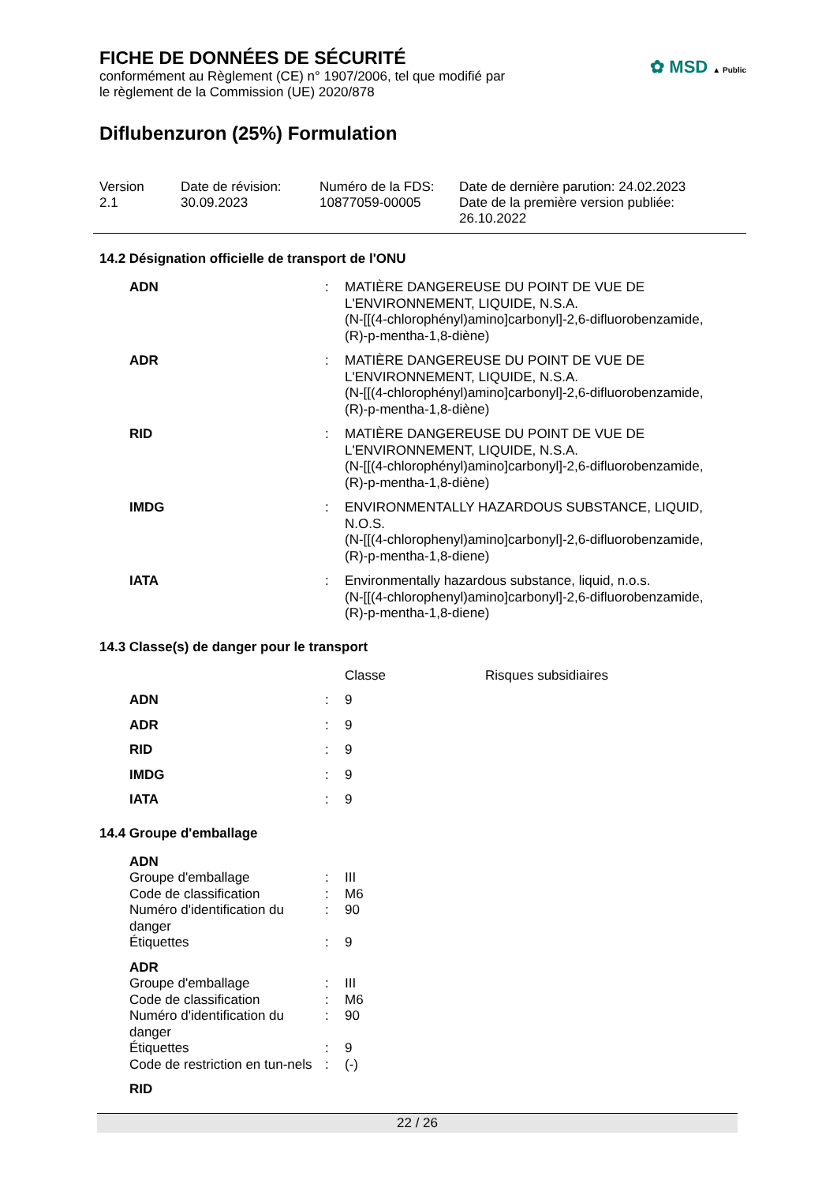✿ MSD ▲ Public
FICHE DE DONNÉES DE SÉCURITÉ
conformément au Règlement (CE) n° 1907/2006, tel que modifié par
le règlement de la Commission (UE) 2020/878
Diflubenzuron (25%) Formulation
Version
2.1
Date de révision:
30.09.2023
Numéro de la FDS:
10877059-00005
Date de dernière parution: 24.02.2023
Date de la première version publiée:
26.10.2022
14.2 Désignation officielle de transport de l'ONU
| ADN | : | MATIÈRE DANGEREUSE DU POINT DE VUE DE L'ENVIRONNEMENT, LIQUIDE, N.S.A. (N-[[(4-chlorophényl)amino]carbonyl]-2,6-difluorobenzamide, (R)-p-mentha-1,8-diène) |
| ADR | : | MATIÈRE DANGEREUSE DU POINT DE VUE DE L'ENVIRONNEMENT, LIQUIDE, N.S.A. (N-[[(4-chlorophényl)amino]carbonyl]-2,6-difluorobenzamide, (R)-p-mentha-1,8-diène) |
| RID | : | MATIÈRE DANGEREUSE DU POINT DE VUE DE L'ENVIRONNEMENT, LIQUIDE, N.S.A. (N-[[(4-chlorophényl)amino]carbonyl]-2,6-difluorobenzamide, (R)-p-mentha-1,8-diène) |
| IMDG | : | ENVIRONMENTALLY HAZARDOUS SUBSTANCE, LIQUID, N.O.S. (N-[[(4-chlorophenyl)amino]carbonyl]-2,6-difluorobenzamide, (R)-p-mentha-1,8-diene) |
| IATA | : | Environmentally hazardous substance, liquid, n.o.s. (N-[[(4-chlorophenyl)amino]carbonyl]-2,6-difluorobenzamide, (R)-p-mentha-1,8-diene) |
14.3 Classe(s) de danger pour le transport
| | | Classe | Risques subsidiaires |
| ADN | : | 9 | |
| ADR | : | 9 | |
| RID | : | 9 | |
| IMDG | : | 9 | |
| IATA | : | 9 | |
14.4 Groupe d'emballage
| ADN | | |
| Groupe d'emballage | : | III |
| Code de classification | : | M6 |
| Numéro d'identification du danger | : | 90 |
| Étiquettes | : | 9 |
| ADR | | |
| Groupe d'emballage | : | III |
| Code de classification | : | M6 |
| Numéro d'identification du danger | : | 90 |
| Étiquettes | : | 9 |
| Code de restriction en tun-nels | : | (-) |
| RID | | |
22 / 26